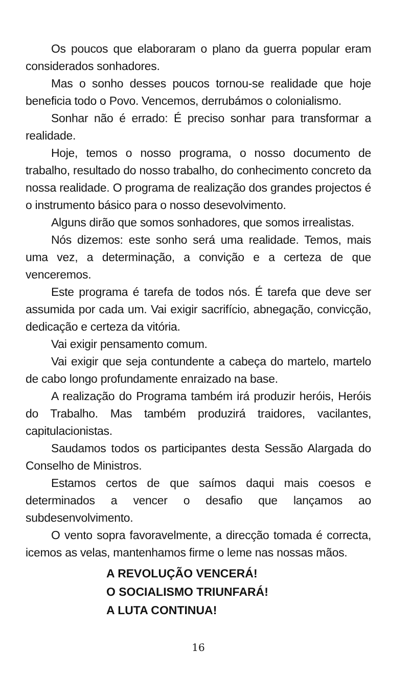Os poucos que elaboraram o plano da guerra popular eram considerados sonhadores.
Mas o sonho desses poucos tornou-se realidade que hoje beneficia todo o Povo. Vencemos, derrubámos o colonialismo.
Sonhar não é errado: É preciso sonhar para transformar a realidade.
Hoje, temos o nosso programa, o nosso documento de trabalho, resultado do nosso trabalho, do conhecimento concreto da nossa realidade. O programa de realização dos grandes projectos é o instrumento básico para o nosso desevolvimento.
Alguns dirão que somos sonhadores, que somos irrealistas.
Nós dizemos: este sonho será uma realidade. Temos, mais uma vez, a determinação, a convição e a certeza de que venceremos.
Este programa é tarefa de todos nós. É tarefa que deve ser assumida por cada um. Vai exigir sacrifício, abnegação, convicção, dedicação e certeza da vitória.
Vai exigir pensamento comum.
Vai exigir que seja contundente a cabeça do martelo, martelo de cabo longo profundamente enraizado na base.
A realização do Programa também irá produzir heróis, Heróis do Trabalho. Mas também produzirá traidores, vacilantes, capitulacionistas.
Saudamos todos os participantes desta Sessão Alargada do Conselho de Ministros.
Estamos certos de que saímos daqui mais coesos e determinados a vencer o desafio que lançamos ao subdesenvolvimento.
O vento sopra favoravelmente, a direcção tomada é correcta, icemos as velas, mantenhamos firme o leme nas nossas mãos.
A REVOLUÇÃO VENCERÁ!
O SOCIALISMO TRIUNFARÁ!
A LUTA CONTINUA!
16